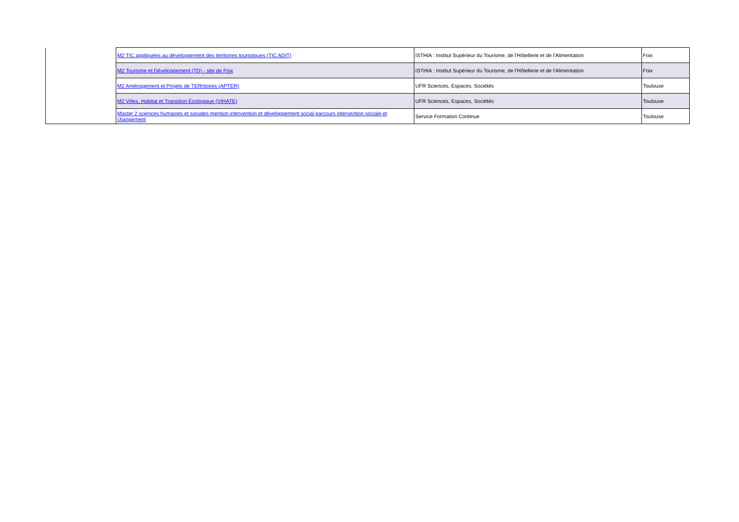| | M2 TIC appliquées au développement des territoires touristiques (TIC ADIT) | ISTHIA : Institut Supérieur du Tourisme, de l'Hôtellerie et de l'Alimentation | Foix |
| | M2 Tourisme et Développement (TD) - site de Foix | ISTHIA : Institut Supérieur du Tourisme, de l'Hôtellerie et de l'Alimentation | Foix |
| | M2 Aménagement et Projets de TERritoires (APTER) | UFR Sciences, Espaces, Sociétés | Toulouse |
| | M2 Villes, Habitat et Transition Écologique (VIHATE) | UFR Sciences, Espaces, Sociétés | Toulouse |
| | Master 2 sciences humaines et sociales mention intervention et développement social parcours intervention sociale et changement | Service Formation Continue | Toulouse |